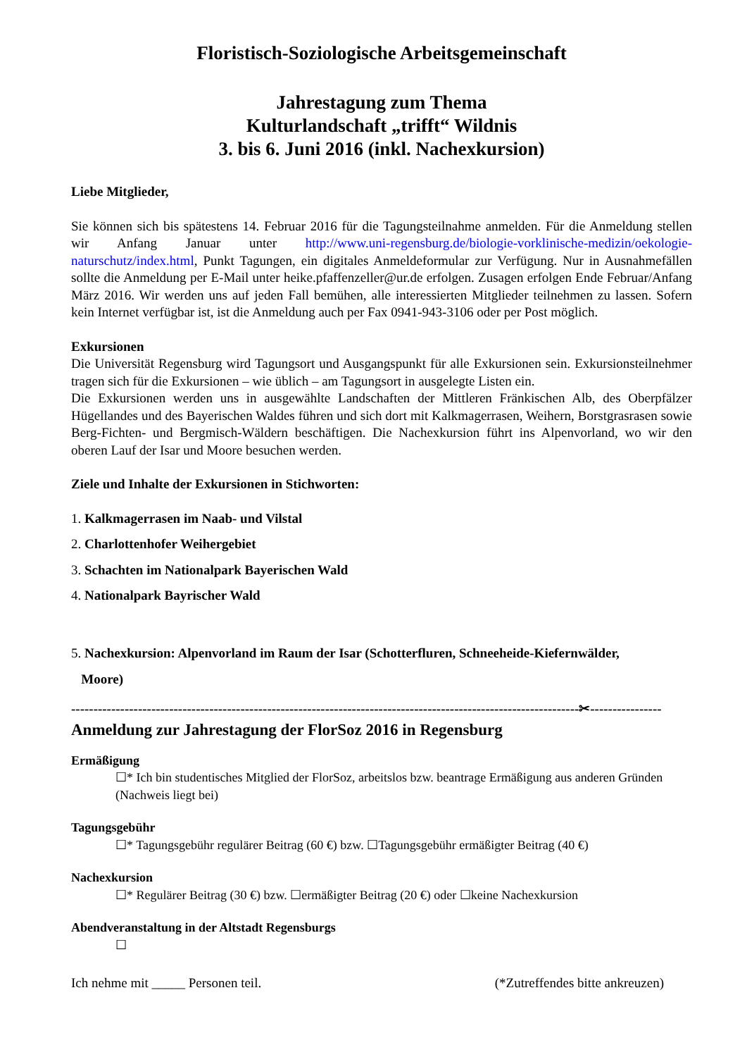Floristisch-Soziologische Arbeitsgemeinschaft
Jahrestagung zum Thema
Kulturlandschaft „trifft“ Wildnis
3. bis 6. Juni 2016 (inkl. Nachexkursion)
Liebe Mitglieder,
Sie können sich bis spätestens 14. Februar 2016 für die Tagungsteilnahme anmelden. Für die Anmeldung stellen wir Anfang Januar unter http://www.uni-regensburg.de/biologie-vorklinische-medizin/oekologie-naturschutz/index.html, Punkt Tagungen, ein digitales Anmeldeformular zur Verfügung. Nur in Ausnahmefällen sollte die Anmeldung per E-Mail unter heike.pfaffenzeller@ur.de erfolgen. Zusagen erfolgen Ende Februar/Anfang März 2016. Wir werden uns auf jeden Fall bemühen, alle interessierten Mitglieder teilnehmen zu lassen. Sofern kein Internet verfügbar ist, ist die Anmeldung auch per Fax 0941-943-3106 oder per Post möglich.
Exkursionen
Die Universität Regensburg wird Tagungsort und Ausgangspunkt für alle Exkursionen sein. Exkursionsteilnehmer tragen sich für die Exkursionen – wie üblich – am Tagungsort in ausgelegte Listen ein.
Die Exkursionen werden uns in ausgewählte Landschaften der Mittleren Fränkischen Alb, des Oberpfälzer Hügellandes und des Bayerischen Waldes führen und sich dort mit Kalkmagerrasen, Weihern, Borstgrasrasen sowie Berg-Fichten- und Bergmisch-Wäldern beschäftigen. Die Nachexkursion führt ins Alpenvorland, wo wir den oberen Lauf der Isar und Moore besuchen werden.
Ziele und Inhalte der Exkursionen in Stichworten:
1. Kalkmagerrasen im Naab- und Vilstal
2. Charlottenhofer Weihergebiet
3. Schachten im Nationalpark Bayerischen Wald
4. Nationalpark Bayrischer Wald
5. Nachexkursion: Alpenvorland im Raum der Isar (Schotterfluren, Schneeheide-Kiefernwälder,
Moore)
------------------------------------------------------------------------------------------------------------------✂----------------
Anmeldung zur Jahrestagung der FlorSoz 2016 in Regensburg
Ermäßigung
☐* Ich bin studentisches Mitglied der FlorSoz, arbeitslos bzw. beantrage Ermäßigung aus anderen Gründen (Nachweis liegt bei)
Tagungsgebühr
☐* Tagungsgebühr regulärer Beitrag (60 €) bzw. ☐Tagungsgebühr ermäßigter Beitrag (40 €)
Nachexkursion
☐* Regulärer Beitrag (30 €) bzw. ☐ermäßigter Beitrag (20 €) oder ☐keine Nachexkursion
Abendveranstaltung in der Altstadt Regensburgs
☐
Ich nehme mit _____ Personen teil. (*Zutreffendes bitte ankreuzen)